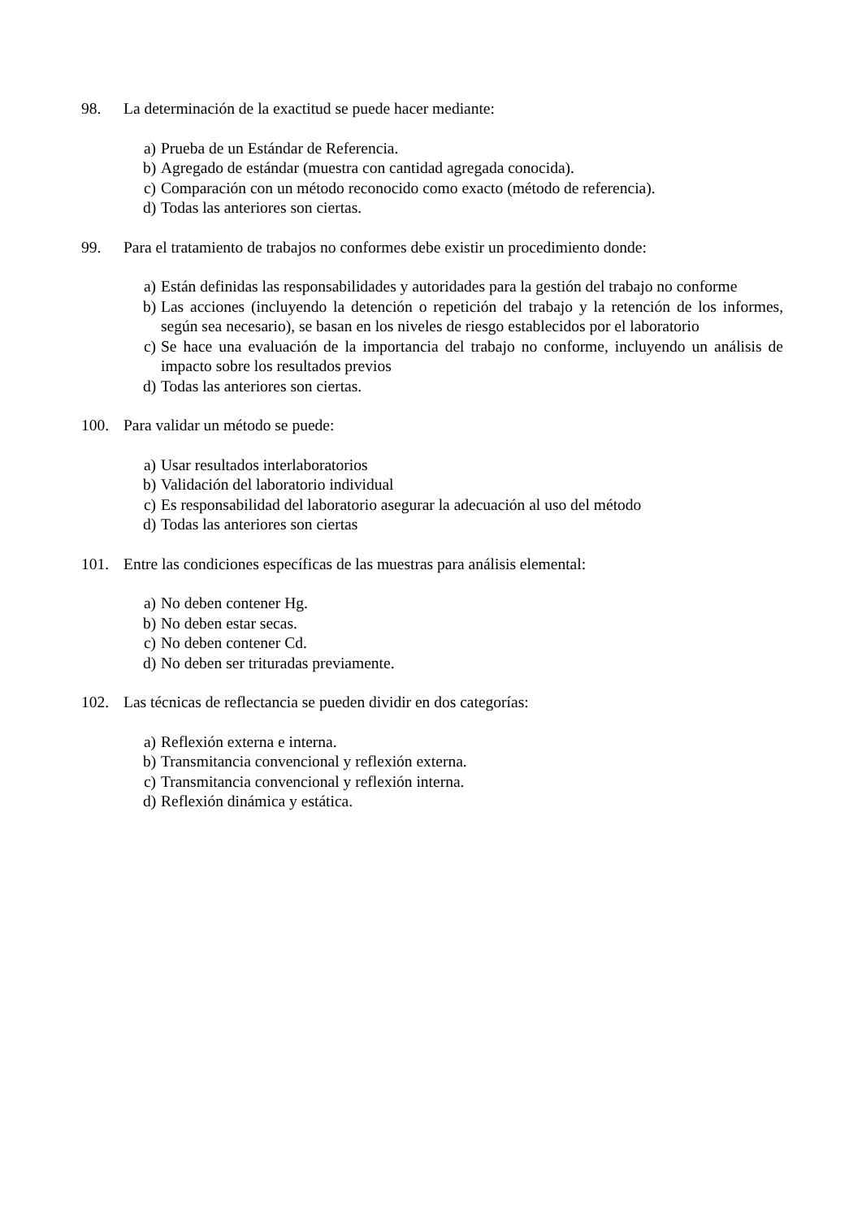98. La determinación de la exactitud se puede hacer mediante:
a) Prueba de un Estándar de Referencia.
b) Agregado de estándar (muestra con cantidad agregada conocida).
c) Comparación con un método reconocido como exacto (método de referencia).
d) Todas las anteriores son ciertas.
99. Para el tratamiento de trabajos no conformes debe existir un procedimiento donde:
a) Están definidas las responsabilidades y autoridades para la gestión del trabajo no conforme
b) Las acciones (incluyendo la detención o repetición del trabajo y la retención de los informes, según sea necesario), se basan en los niveles de riesgo establecidos por el laboratorio
c) Se hace una evaluación de la importancia del trabajo no conforme, incluyendo un análisis de impacto sobre los resultados previos
d) Todas las anteriores son ciertas.
100. Para validar un método se puede:
a) Usar resultados interlaboratorios
b) Validación del laboratorio individual
c) Es responsabilidad del laboratorio asegurar la adecuación al uso del método
d) Todas las anteriores son ciertas
101. Entre las condiciones específicas de las muestras para análisis elemental:
a) No deben contener Hg.
b) No deben estar secas.
c) No deben contener Cd.
d) No deben ser trituradas previamente.
102. Las técnicas de reflectancia se pueden dividir en dos categorías:
a) Reflexión externa e interna.
b) Transmitancia convencional y reflexión externa.
c) Transmitancia convencional y reflexión interna.
d) Reflexión dinámica y estática.